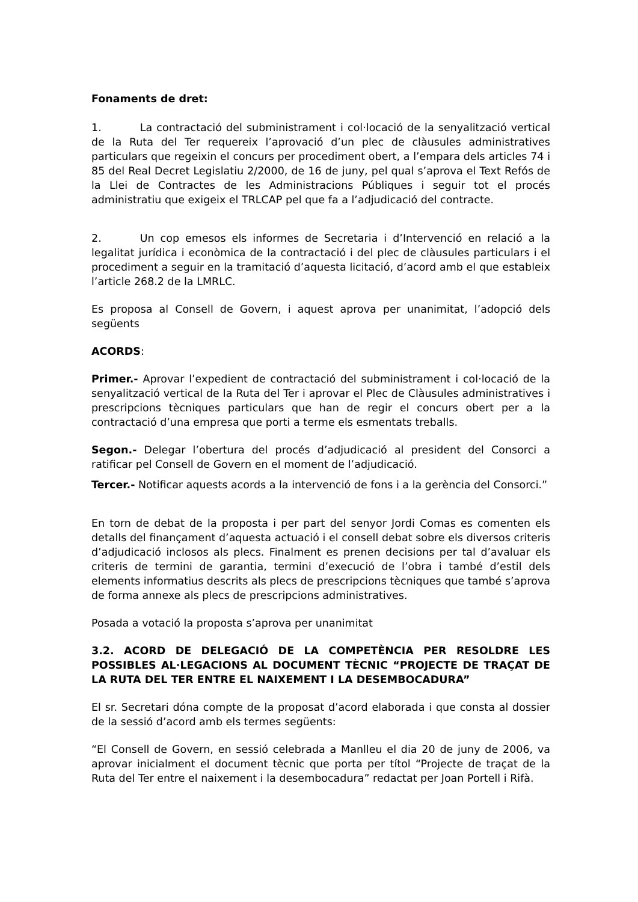Fonaments de dret:
1. La contractació del subministrament i col·locació de la senyalització vertical de la Ruta del Ter requereix l’aprovació d’un plec de clàusules administratives particulars que regeixin el concurs per procediment obert, a l’empara dels articles 74 i 85 del Real Decret Legislatiu 2/2000, de 16 de juny, pel qual s’aprova el Text Refós de la Llei de Contractes de les Administracions Públiques i seguir tot el procés administratiu que exigeix el TRLCAP pel que fa a l’adjudicació del contracte.
2. Un cop emesos els informes de Secretaria i d’Intervenció en relació a la legalitat jurídica i econòmica de la contractació i del plec de clàusules particulars i el procediment a seguir en la tramitació d’aquesta licitació, d’acord amb el que estableix l’article 268.2 de la LMRLC.
Es proposa al Consell de Govern, i aquest aprova per unanimitat, l’adopció dels següents
ACORDS:
Primer.- Aprovar l’expedient de contractació del subministrament i col·locació de la senyalització vertical de la Ruta del Ter i aprovar el Plec de Clàusules administratives i prescripcions tècniques particulars que han de regir el concurs obert per a la contractació d’una empresa que porti a terme els esmentats treballs.
Segon.- Delegar l’obertura del procés d’adjudicació al president del Consorci a ratificar pel Consell de Govern en el moment de l’adjudicació.
Tercer.- Notificar aquests acords a la intervenció de fons i a la gerència del Consorci.”
En torn de debat de la proposta i per part del senyor Jordi Comas es comenten els detalls del finançament d’aquesta actuació i el consell debat sobre els diversos criteris d’adjudicació inclosos als plecs. Finalment es prenen decisions per tal d’avaluar els criteris de termini de garantia, termini d’execució de l’obra i també d’estil dels elements informatius descrits als plecs de prescripcions tècniques que també s’aprova de forma annexe als plecs de prescripcions administratives.
Posada a votació la proposta s’aprova per unanimitat
3.2. ACORD DE DELEGACIÓ DE LA COMPETÈNCIA PER RESOLDRE LES POSSIBLES AL·LEGACIONS AL DOCUMENT TÈCNIC “PROJECTE DE TRAÇAT DE LA RUTA DEL TER ENTRE EL NAIXEMENT I LA DESEMBOCADURA”
El sr. Secretari dóna compte de la proposat d’acord elaborada i que consta al dossier de la sessió d’acord amb els termes següents:
“El Consell de Govern, en sessió celebrada a Manlleu el dia 20 de juny de 2006, va aprovar inicialment el document tècnic que porta per títol “Projecte de traçat de la Ruta del Ter entre el naixement i la desembocadura” redactat per Joan Portell i Rifà.